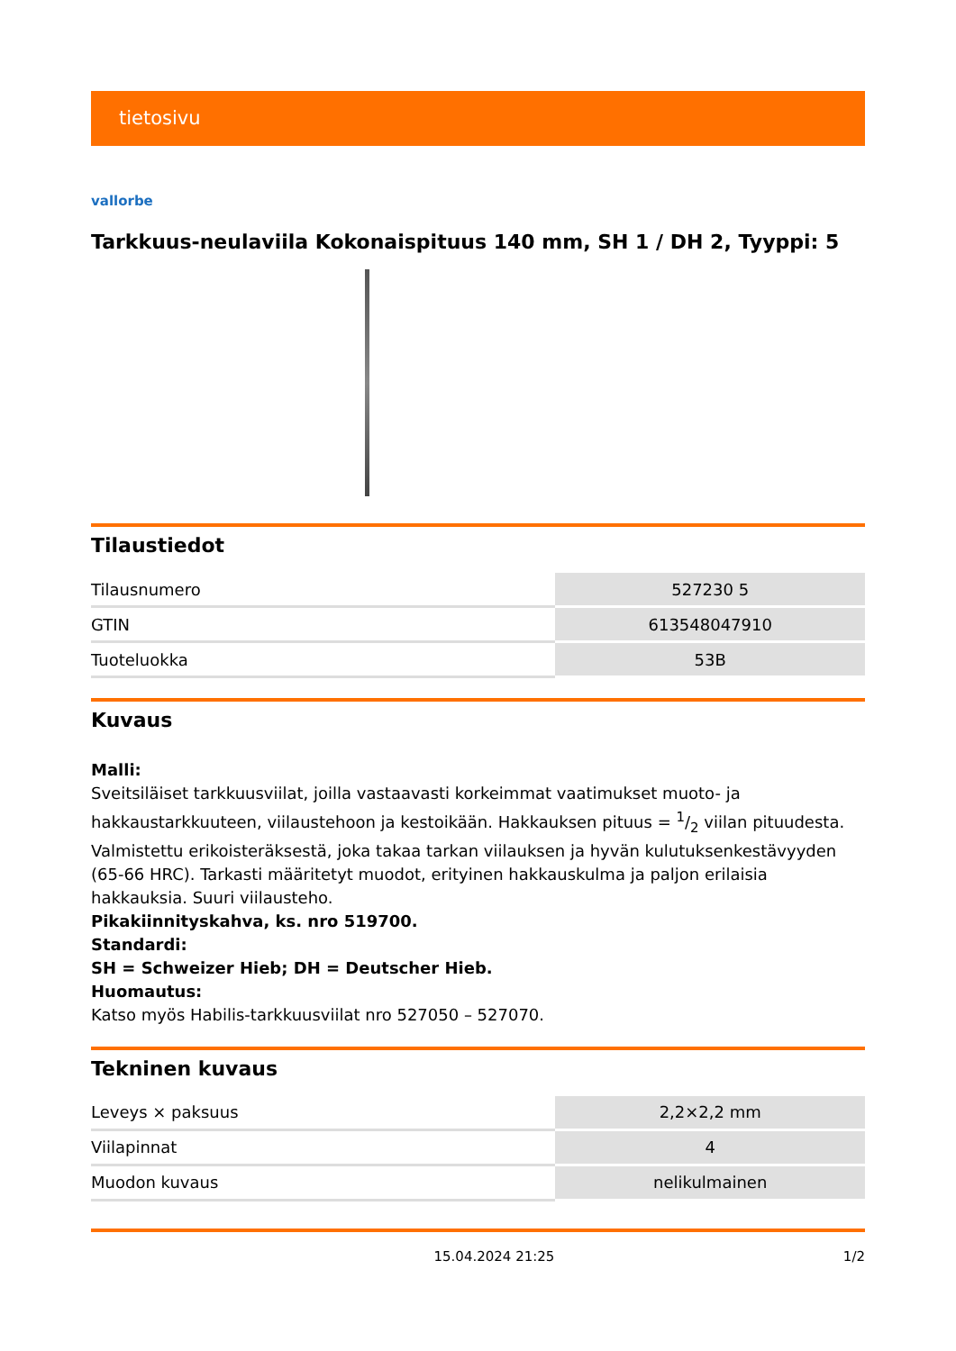tietosivu
vallorbe
Tarkkuus-neulaviila Kokonaispituus 140 mm, SH 1 / DH 2, Tyyppi: 5
Tilaustiedot
| Tilausnumero | 527230 5 |
| GTIN | 613548047910 |
| Tuoteluokka | 53B |
Kuvaus
Malli:
Sveitsiläiset tarkkuusviilat, joilla vastaavasti korkeimmat vaatimukset muoto- ja hakkaustarkkuuteen, viilaustehoon ja kestoikään. Hakkauksen pituus = 1/2 viilan pituudesta. Valmistettu erikoisteräksestä, joka takaa tarkan viilauksen ja hyvän kulutuksenkestävyyden (65-66 HRC). Tarkasti määritetyt muodot, erityinen hakkauskulma ja paljon erilaisia hakkauksia. Suuri viilausteho.
Pikakiinnityskahva, ks. nro 519700.
Standardi:
SH = Schweizer Hieb; DH = Deutscher Hieb.
Huomautus:
Katso myös Habilis-tarkkuusviilat nro 527050 – 527070.
Tekninen kuvaus
| Leveys × paksuus | 2,2×2,2 mm |
| Viilapinnat | 4 |
| Muodon kuvaus | nelikulmainen |
15.04.2024 21:25 1/2